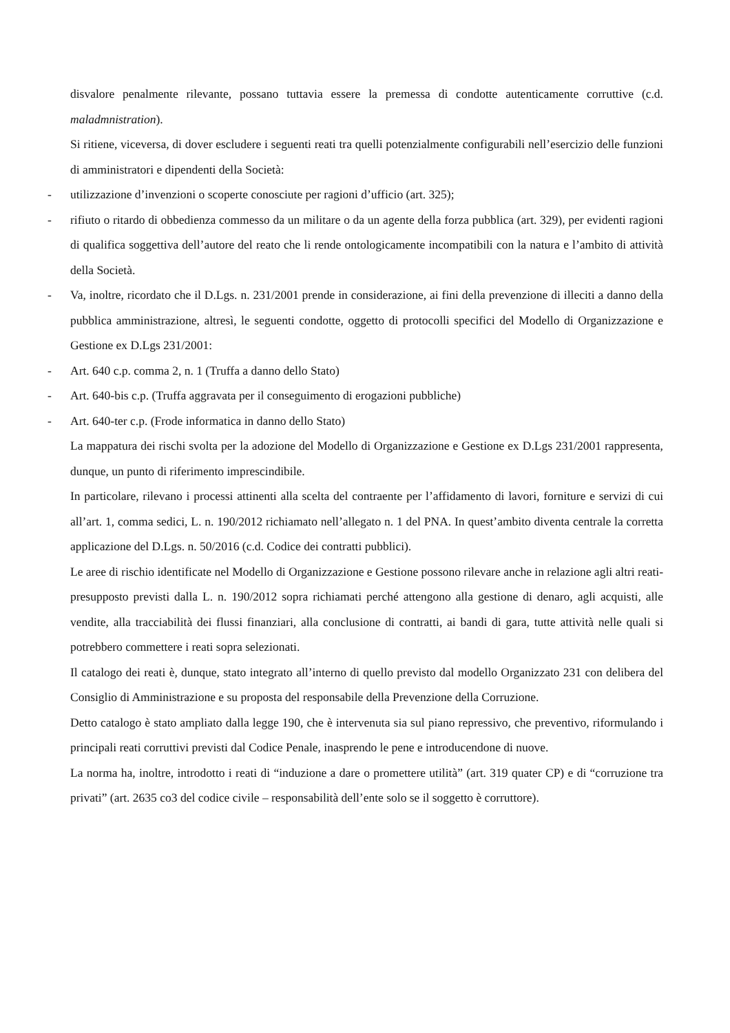disvalore penalmente rilevante, possano tuttavia essere la premessa di condotte autenticamente corruttive (c.d. maladmnistration).
Si ritiene, viceversa, di dover escludere i seguenti reati tra quelli potenzialmente configurabili nell’esercizio delle funzioni di amministratori e dipendenti della Società:
- utilizzazione d’invenzioni o scoperte conosciute per ragioni d’ufficio (art. 325);
- rifiuto o ritardo di obbedienza commesso da un militare o da un agente della forza pubblica (art. 329), per evidenti ragioni di qualifica soggettiva dell’autore del reato che li rende ontologicamente incompatibili con la natura e l’ambito di attività della Società.
- Va, inoltre, ricordato che il D.Lgs. n. 231/2001 prende in considerazione, ai fini della prevenzione di illeciti a danno della pubblica amministrazione, altresì, le seguenti condotte, oggetto di protocolli specifici del Modello di Organizzazione e Gestione ex D.Lgs 231/2001:
- Art. 640 c.p. comma 2, n. 1 (Truffa a danno dello Stato)
- Art. 640-bis c.p. (Truffa aggravata per il conseguimento di erogazioni pubbliche)
- Art. 640-ter c.p. (Frode informatica in danno dello Stato)
La mappatura dei rischi svolta per la adozione del Modello di Organizzazione e Gestione ex D.Lgs 231/2001 rappresenta, dunque, un punto di riferimento imprescindibile.
In particolare, rilevano i processi attinenti alla scelta del contraente per l’affidamento di lavori, forniture e servizi di cui all’art. 1, comma sedici, L. n. 190/2012 richiamato nell’allegato n. 1 del PNA. In quest’ambito diventa centrale la corretta applicazione del D.Lgs. n. 50/2016 (c.d. Codice dei contratti pubblici).
Le aree di rischio identificate nel Modello di Organizzazione e Gestione possono rilevare anche in relazione agli altri reati-presupposto previsti dalla L. n. 190/2012 sopra richiamati perché attengono alla gestione di denaro, agli acquisti, alle vendite, alla tracciabilità dei flussi finanziari, alla conclusione di contratti, ai bandi di gara, tutte attività nelle quali si potrebbero commettere i reati sopra selezionati.
Il catalogo dei reati è, dunque, stato integrato all’interno di quello previsto dal modello Organizzato 231 con delibera del Consiglio di Amministrazione e su proposta del responsabile della Prevenzione della Corruzione.
Detto catalogo è stato ampliato dalla legge 190, che è intervenuta sia sul piano repressivo, che preventivo, riformulando i principali reati corruttivi previsti dal Codice Penale, inasprendo le pene e introducendone di nuove.
La norma ha, inoltre, introdotto i reati di “induzione a dare o promettere utilità” (art. 319 quater CP) e di “corruzione tra privati” (art. 2635 co3 del codice civile – responsabilità dell’ente solo se il soggetto è corruttore).